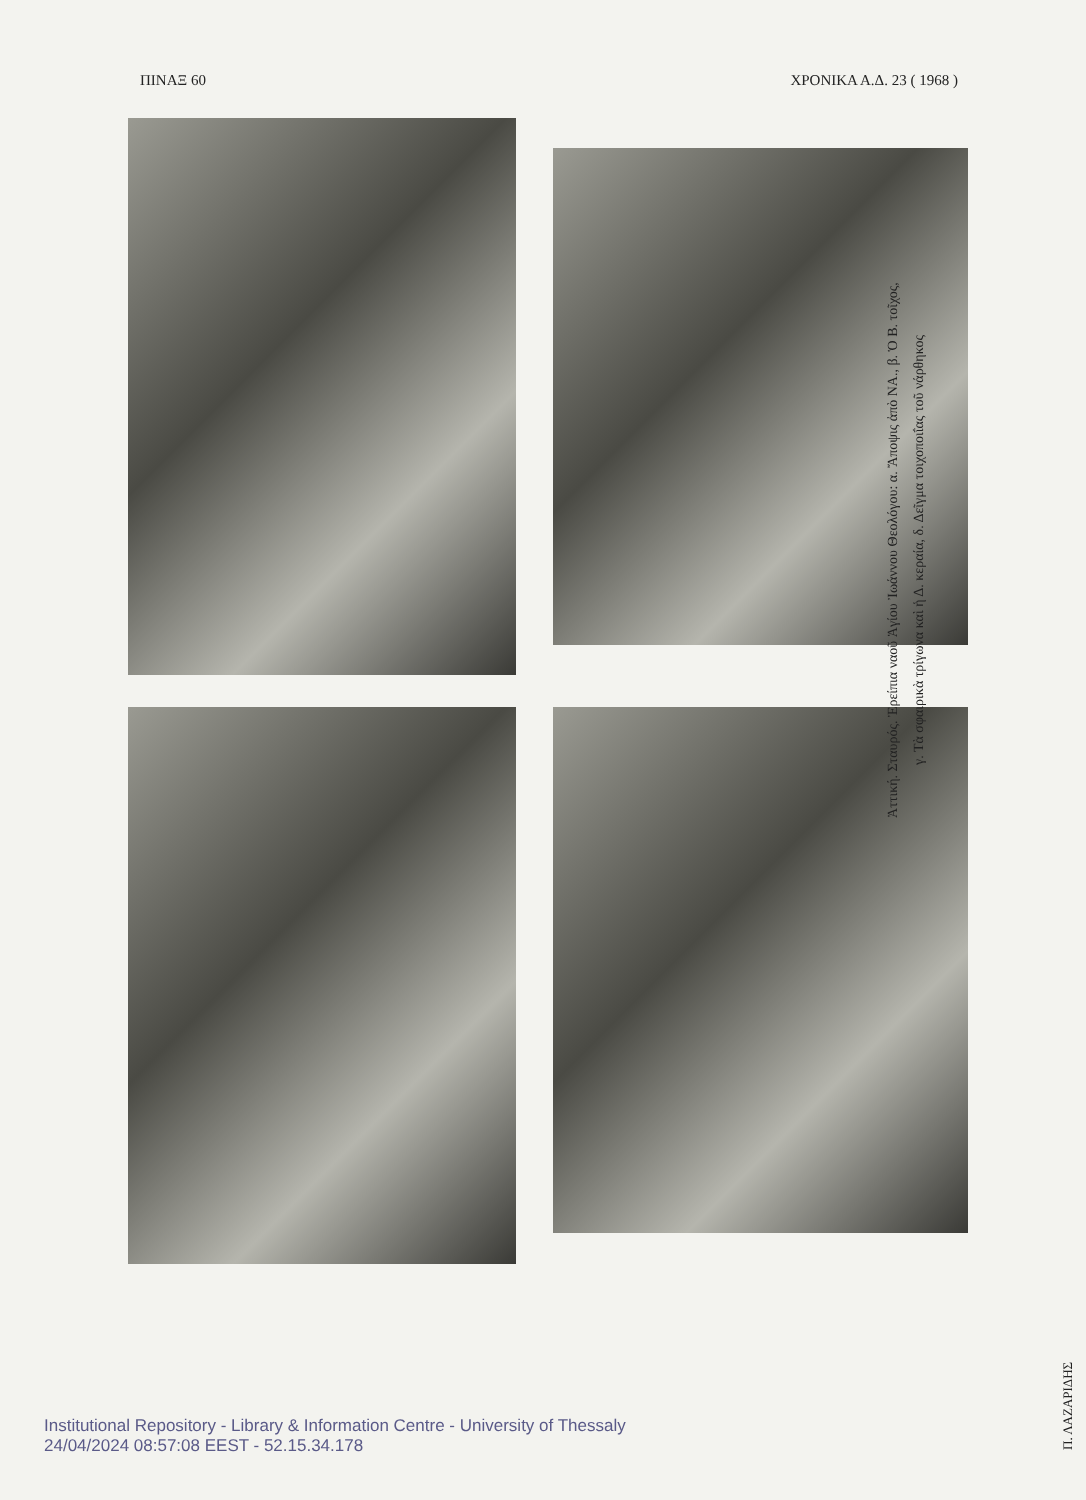ΠΙΝΑΞ 60 ΧΡΟΝΙΚΑ Α.Δ. 23 ( 1968 )
Ἀττική. Σταυρός. Ἐρείπια ναοῦ Ἁγίου Ἰωάννου Θεολόγου: α. Ἄποψις ἀπὸ ΝΑ., β. Ὁ Β. τοῖχος,
γ. Τὰ σφαιρικὰ τρίγωνα καὶ ἡ Δ. κεραία, δ. Δεῖγμα τοιχοποιΐας τοῦ νάρθηκος
Π. ΛΑΖΑΡΙΔΗΣ
Institutional Repository - Library & Information Centre - University of Thessaly
24/04/2024 08:57:08 EEST - 52.15.34.178